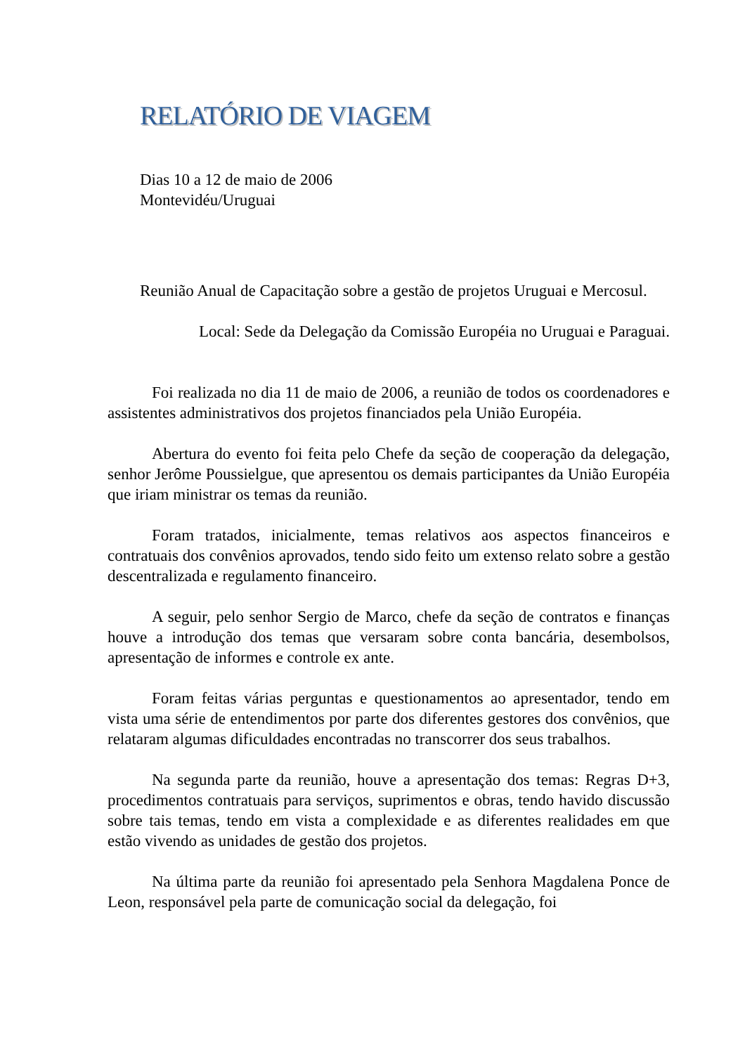RELATÓRIO DE VIAGEM
Dias 10 a 12 de maio de 2006
Montevidéu/Uruguai
Reunião Anual de Capacitação sobre a gestão de projetos Uruguai e Mercosul.
Local: Sede da Delegação da Comissão Européia no Uruguai e Paraguai.
Foi realizada no dia 11 de maio de 2006, a reunião de todos os coordenadores e assistentes administrativos dos projetos financiados pela União Européia.
Abertura do evento foi feita pelo Chefe da seção de cooperação da delegação, senhor Jerôme Poussielgue, que apresentou os demais participantes da União Européia que iriam ministrar os temas da reunião.
Foram tratados, inicialmente, temas relativos aos aspectos financeiros e contratuais dos convênios aprovados, tendo sido feito um extenso relato sobre a gestão descentralizada e regulamento financeiro.
A seguir, pelo senhor Sergio de Marco, chefe da seção de contratos e finanças houve a introdução dos temas que versaram sobre conta bancária, desembolsos, apresentação de informes e controle ex ante.
Foram feitas várias perguntas e questionamentos ao apresentador, tendo em vista uma série de entendimentos por parte dos diferentes gestores dos convênios, que relataram algumas dificuldades encontradas no transcorrer dos seus trabalhos.
Na segunda parte da reunião, houve a apresentação dos temas: Regras D+3, procedimentos contratuais para serviços, suprimentos e obras, tendo havido discussão sobre tais temas, tendo em vista a complexidade e as diferentes realidades em que estão vivendo as unidades de gestão dos projetos.
Na última parte da reunião foi apresentado pela Senhora Magdalena Ponce de Leon, responsável pela parte de comunicação social da delegação, foi